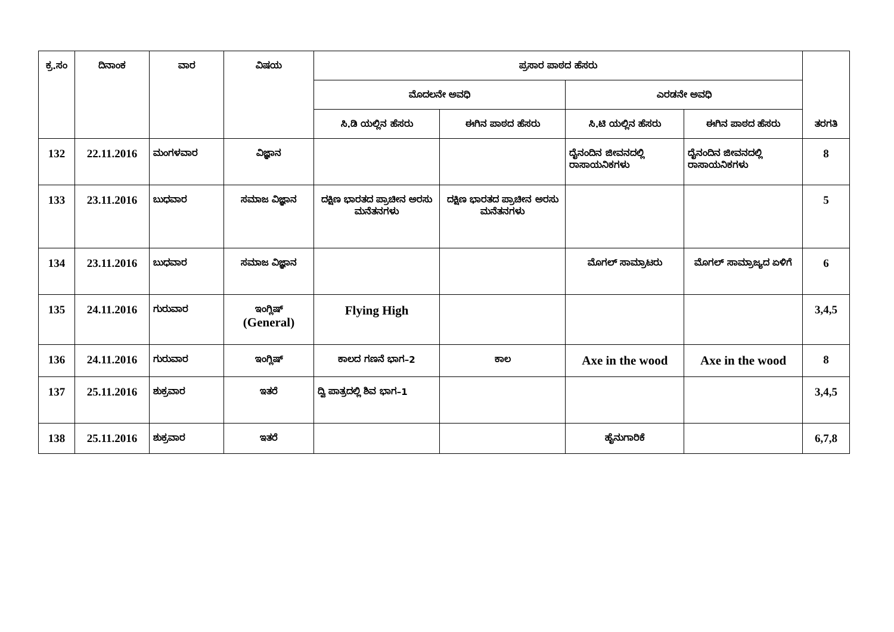| ಕ್ರ.ಸಂ | ದಿನಾಂಕ | ವಾರ | ವಿಷಯ | ಪ್ರಸಾರ ಪಾಠದ ಹೆಸರು | | | | ತರಗತಿ |
| --- | --- | --- | --- | --- | --- | --- | --- | --- |
| | | | | ಮೊದಲನೇ ಅವಧಿ | | ಎರಡನೇ ಅವಧಿ | | |
| | | | | ಸಿ.ಡಿ ಯಲ್ಲಿನ ಹೆಸರು | ಈಗಿನ ಪಾಠದ ಹೆಸರು | ಸಿ.ಟಿ ಯಲ್ಲಿನ ಹೆಸರು | ಈಗಿನ ಪಾಠದ ಹೆಸರು | |
| 132 | 22.11.2016 | ಮಂಗಳವಾರ | ವಿಜ್ಞಾನ | | | ದೈನಂದಿನ ಜೀವನದಲ್ಲಿ ರಾಸಾಯನಿಕಗಳು | ದೈನಂದಿನ ಜೀವನದಲ್ಲಿ ರಾಸಾಯನಿಕಗಳು | 8 |
| 133 | 23.11.2016 | ಬುಧವಾರ | ಸಮಾಜ ವಿಜ್ಞಾನ | ದಕ್ಷಿಣ ಭಾರತದ ಪ್ರಾಚೀನ ಅರಸು ಮನೆತನಗಳು | ದಕ್ಷಿಣ ಭಾರತದ ಪ್ರಾಚೀನ ಅರಸು ಮನೆತನಗಳು | | | 5 |
| 134 | 23.11.2016 | ಬುಧವಾರ | ಸಮಾಜ ವಿಜ್ಞಾನ | | | ಮೊಗಲ್ ಸಾಮ್ರಾಟರು | ಮೊಗಲ್ ಸಾಮ್ರಾಜ್ಯದ ಏಳಿಗೆ | 6 |
| 135 | 24.11.2016 | ಗುರುವಾರ | ಇಂಗ್ಲಿಷ್ (General) | Flying High | | | | 3,4,5 |
| 136 | 24.11.2016 | ಗುರುವಾರ | ಇಂಗ್ಲಿಷ್ | ಕಾಲದ ಗಣನೆ ಭಾಗ–2 | ಕಾಲ | Axe in the wood | Axe in the wood | 8 |
| 137 | 25.11.2016 | ಶುಕ್ರವಾರ | ಇತರೆ | ದ್ವಿ ಪಾತ್ರದಲ್ಲಿ ಶಿವ ಭಾಗ–1 | | | | 3,4,5 |
| 138 | 25.11.2016 | ಶುಕ್ರವಾರ | ಇತರೆ | | | ಹೈನುಗಾರಿಕೆ | | 6,7,8 |